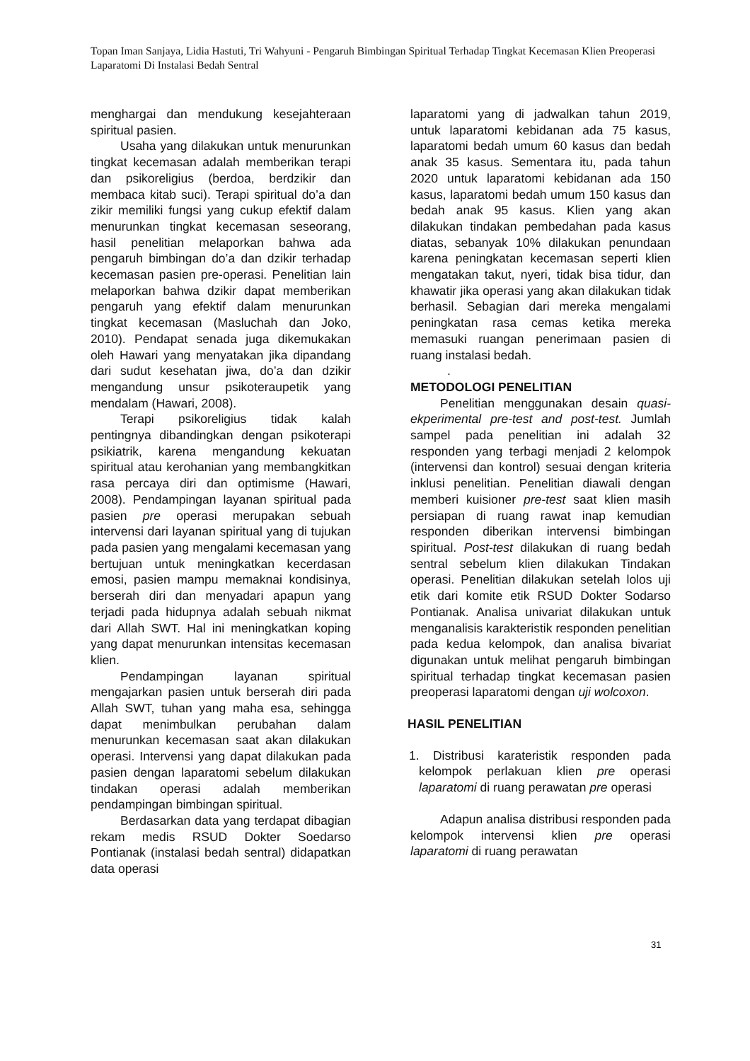Topan Iman Sanjaya, Lidia Hastuti, Tri Wahyuni - Pengaruh Bimbingan Spiritual Terhadap Tingkat Kecemasan Klien Preoperasi Laparatomi Di Instalasi Bedah Sentral
menghargai dan mendukung kesejahteraan spiritual pasien.
Usaha yang dilakukan untuk menurunkan tingkat kecemasan adalah memberikan terapi dan psikoreligius (berdoa, berdzikir dan membaca kitab suci). Terapi spiritual do’a dan zikir memiliki fungsi yang cukup efektif dalam menurunkan tingkat kecemasan seseorang, hasil penelitian melaporkan bahwa ada pengaruh bimbingan do’a dan dzikir terhadap kecemasan pasien pre-operasi. Penelitian lain melaporkan bahwa dzikir dapat memberikan pengaruh yang efektif dalam menurunkan tingkat kecemasan (Masluchah dan Joko, 2010). Pendapat senada juga dikemukakan oleh Hawari yang menyatakan jika dipandang dari sudut kesehatan jiwa, do’a dan dzikir mengandung unsur psikoteraupetik yang mendalam (Hawari, 2008).
Terapi psikoreligius tidak kalah pentingnya dibandingkan dengan psikoterapi psikiatrik, karena mengandung kekuatan spiritual atau kerohanian yang membangkitkan rasa percaya diri dan optimisme (Hawari, 2008). Pendampingan layanan spiritual pada pasien pre operasi merupakan sebuah intervensi dari layanan spiritual yang di tujukan pada pasien yang mengalami kecemasan yang bertujuan untuk meningkatkan kecerdasan emosi, pasien mampu memaknai kondisinya, berserah diri dan menyadari apapun yang terjadi pada hidupnya adalah sebuah nikmat dari Allah SWT. Hal ini meningkatkan koping yang dapat menurunkan intensitas kecemasan klien.
Pendampingan layanan spiritual mengajarkan pasien untuk berserah diri pada Allah SWT, tuhan yang maha esa, sehingga dapat menimbulkan perubahan dalam menurunkan kecemasan saat akan dilakukan operasi. Intervensi yang dapat dilakukan pada pasien dengan laparatomi sebelum dilakukan tindakan operasi adalah memberikan pendampingan bimbingan spiritual.
Berdasarkan data yang terdapat dibagian rekam medis RSUD Dokter Soedarso Pontianak (instalasi bedah sentral) didapatkan data operasi
laparatomi yang di jadwalkan tahun 2019, untuk laparatomi kebidanan ada 75 kasus, laparatomi bedah umum 60 kasus dan bedah anak 35 kasus. Sementara itu, pada tahun 2020 untuk laparatomi kebidanan ada 150 kasus, laparatomi bedah umum 150 kasus dan bedah anak 95 kasus. Klien yang akan dilakukan tindakan pembedahan pada kasus diatas, sebanyak 10% dilakukan penundaan karena peningkatan kecemasan seperti klien mengatakan takut, nyeri, tidak bisa tidur, dan khawatir jika operasi yang akan dilakukan tidak berhasil. Sebagian dari mereka mengalami peningkatan rasa cemas ketika mereka memasuki ruangan penerimaan pasien di ruang instalasi bedah.
.
METODOLOGI PENELITIAN
Penelitian menggunakan desain quasi-ekperimental pre-test and post-test. Jumlah sampel pada penelitian ini adalah 32 responden yang terbagi menjadi 2 kelompok (intervensi dan kontrol) sesuai dengan kriteria inklusi penelitian. Penelitian diawali dengan memberi kuisioner pre-test saat klien masih persiapan di ruang rawat inap kemudian responden diberikan intervensi bimbingan spiritual. Post-test dilakukan di ruang bedah sentral sebelum klien dilakukan Tindakan operasi. Penelitian dilakukan setelah lolos uji etik dari komite etik RSUD Dokter Sodarso Pontianak. Analisa univariat dilakukan untuk menganalisis karakteristik responden penelitian pada kedua kelompok, dan analisa bivariat digunakan untuk melihat pengaruh bimbingan spiritual terhadap tingkat kecemasan pasien preoperasi laparatomi dengan uji wolcoxon.
HASIL PENELITIAN
1. Distribusi karateristik responden pada kelompok perlakuan klien pre operasi laparatomi di ruang perawatan pre operasi
Adapun analisa distribusi responden pada kelompok intervensi klien pre operasi laparatomi di ruang perawatan
31